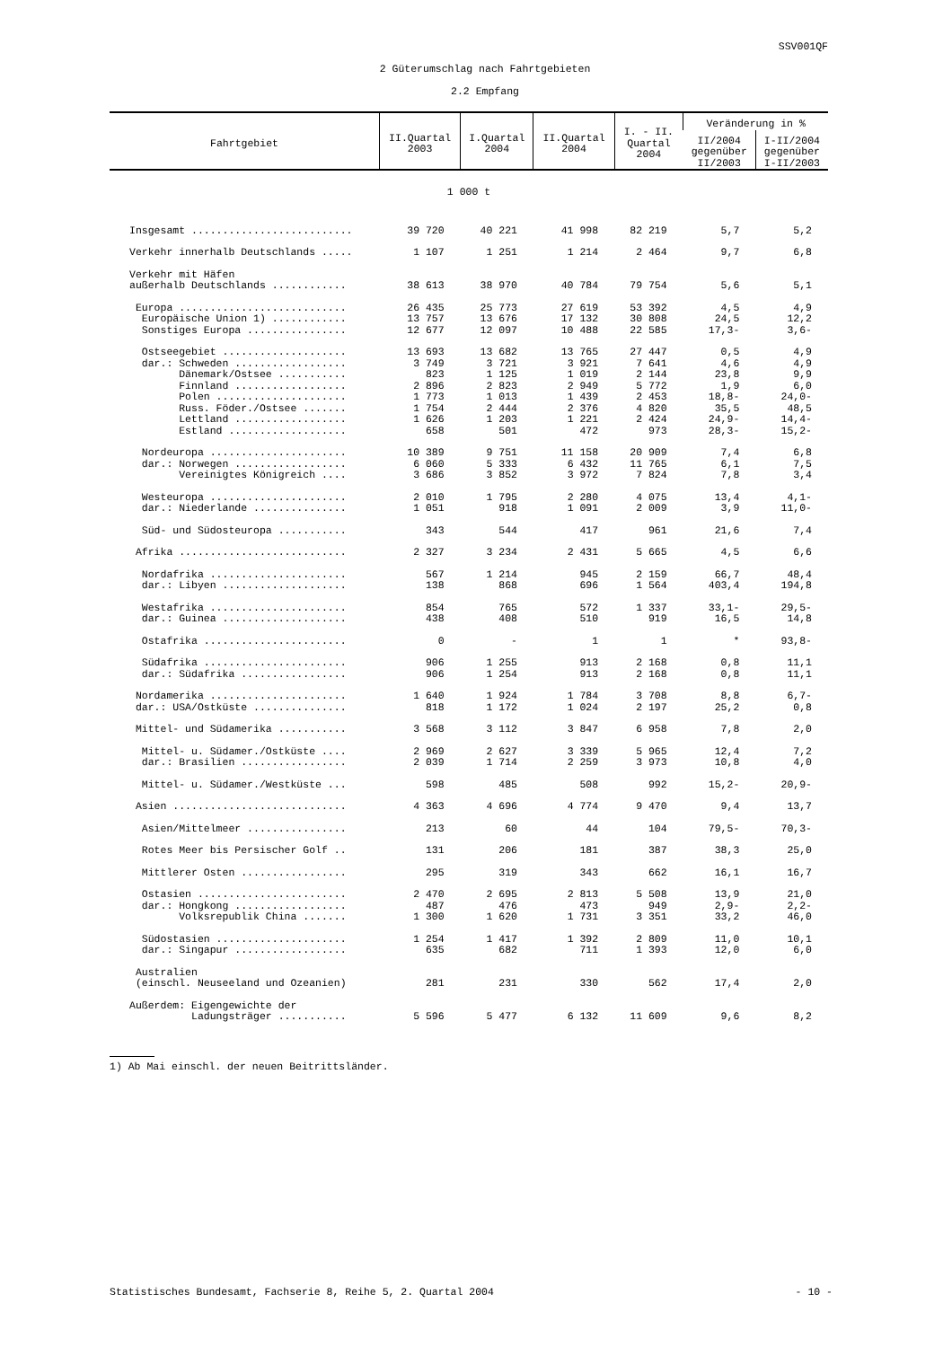SSV001QF
2 Güterumschlag nach Fahrtgebieten
2.2 Empfang
| Fahrtgebiet | II.Quartal 2003 | I.Quartal 2004 | II.Quartal 2004 | I. - II. Quartal 2004 | Veränderung in % | |
| --- | --- | --- | --- | --- | --- | --- |
| | | | | | II/2004 gegenüber II/2003 | I-II/2004 gegenüber I-II/2003 |
| 1 000 t | | | | | | |
| Insgesamt .......................... | 39 720 | 40 221 | 41 998 | 82 219 | 5,7 | 5,2 |
| Verkehr innerhalb Deutschlands ..... | 1 107 | 1 251 | 1 214 | 2 464 | 9,7 | 6,8 |
| Verkehr mit Häfen | | | | | | |
| außerhalb Deutschlands ............ | 38 613 | 38 970 | 40 784 | 79 754 | 5,6 | 5,1 |
| Europa ........................... | 26 435 | 25 773 | 27 619 | 53 392 | 4,5 | 4,9 |
| Europäische Union 1) ............ | 13 757 | 13 676 | 17 132 | 30 808 | 24,5 | 12,2 |
| Sonstiges Europa ................ | 12 677 | 12 097 | 10 488 | 22 585 | 17,3- | 3,6- |
| Ostseegebiet .................... | 13 693 | 13 682 | 13 765 | 27 447 | 0,5 | 4,9 |
| dar.: Schweden .................. | 3 749 | 3 721 | 3 921 | 7 641 | 4,6 | 4,9 |
| Dänemark/Ostsee ........... | 823 | 1 125 | 1 019 | 2 144 | 23,8 | 9,9 |
| Finnland .................. | 2 896 | 2 823 | 2 949 | 5 772 | 1,9 | 6,0 |
| Polen ..................... | 1 773 | 1 013 | 1 439 | 2 453 | 18,8- | 24,0- |
| Russ. Föder./Ostsee ....... | 1 754 | 2 444 | 2 376 | 4 820 | 35,5 | 48,5 |
| Lettland .................. | 1 626 | 1 203 | 1 221 | 2 424 | 24,9- | 14,4- |
| Estland ................... | 658 | 501 | 472 | 973 | 28,3- | 15,2- |
| Nordeuropa ...................... | 10 389 | 9 751 | 11 158 | 20 909 | 7,4 | 6,8 |
| dar.: Norwegen .................. | 6 060 | 5 333 | 6 432 | 11 765 | 6,1 | 7,5 |
| Vereinigtes Königreich .... | 3 686 | 3 852 | 3 972 | 7 824 | 7,8 | 3,4 |
| Westeuropa ...................... | 2 010 | 1 795 | 2 280 | 4 075 | 13,4 | 4,1- |
| dar.: Niederlande ............... | 1 051 | 918 | 1 091 | 2 009 | 3,9 | 11,0- |
| Süd- und Südosteuropa ........... | 343 | 544 | 417 | 961 | 21,6 | 7,4 |
| Afrika ........................... | 2 327 | 3 234 | 2 431 | 5 665 | 4,5 | 6,6 |
| Nordafrika ...................... | 567 | 1 214 | 945 | 2 159 | 66,7 | 48,4 |
| dar.: Libyen .................... | 138 | 868 | 696 | 1 564 | 403,4 | 194,8 |
| Westafrika ...................... | 854 | 765 | 572 | 1 337 | 33,1- | 29,5- |
| dar.: Guinea .................... | 438 | 408 | 510 | 919 | 16,5 | 14,8 |
| Ostafrika ....................... | 0 | - | 1 | 1 | * | 93,8- |
| Südafrika ....................... | 906 | 1 255 | 913 | 2 168 | 0,8 | 11,1 |
| dar.: Südafrika ................. | 906 | 1 254 | 913 | 2 168 | 0,8 | 11,1 |
| Nordamerika ...................... | 1 640 | 1 924 | 1 784 | 3 708 | 8,8 | 6,7- |
| dar.: USA/Ostküste ............... | 818 | 1 172 | 1 024 | 2 197 | 25,2 | 0,8 |
| Mittel- und Südamerika ........... | 3 568 | 3 112 | 3 847 | 6 958 | 7,8 | 2,0 |
| Mittel- u. Südamer./Ostküste .... | 2 969 | 2 627 | 3 339 | 5 965 | 12,4 | 7,2 |
| dar.: Brasilien ................. | 2 039 | 1 714 | 2 259 | 3 973 | 10,8 | 4,0 |
| Mittel- u. Südamer./Westküste ... | 598 | 485 | 508 | 992 | 15,2- | 20,9- |
| Asien ............................ | 4 363 | 4 696 | 4 774 | 9 470 | 9,4 | 13,7 |
| Asien/Mittelmeer ................ | 213 | 60 | 44 | 104 | 79,5- | 70,3- |
| Rotes Meer bis Persischer Golf .. | 131 | 206 | 181 | 387 | 38,3 | 25,0 |
| Mittlerer Osten ................. | 295 | 319 | 343 | 662 | 16,1 | 16,7 |
| Ostasien ........................ | 2 470 | 2 695 | 2 813 | 5 508 | 13,9 | 21,0 |
| dar.: Hongkong .................. | 487 | 476 | 473 | 949 | 2,9- | 2,2- |
| Volksrepublik China ....... | 1 300 | 1 620 | 1 731 | 3 351 | 33,2 | 46,0 |
| Südostasien ..................... | 1 254 | 1 417 | 1 392 | 2 809 | 11,0 | 10,1 |
| dar.: Singapur .................. | 635 | 682 | 711 | 1 393 | 12,0 | 6,0 |
| Australien | | | | | | |
| (einschl. Neuseeland und Ozeanien) | 281 | 231 | 330 | 562 | 17,4 | 2,0 |
| Außerdem: Eigengewichte der | | | | | | |
| Ladungsträger ........... | 5 596 | 5 477 | 6 132 | 11 609 | 9,6 | 8,2 |
1) Ab Mai einschl. der neuen Beitrittsländer.
Statistisches Bundesamt, Fachserie 8, Reihe 5, 2. Quartal 2004 - 10 -